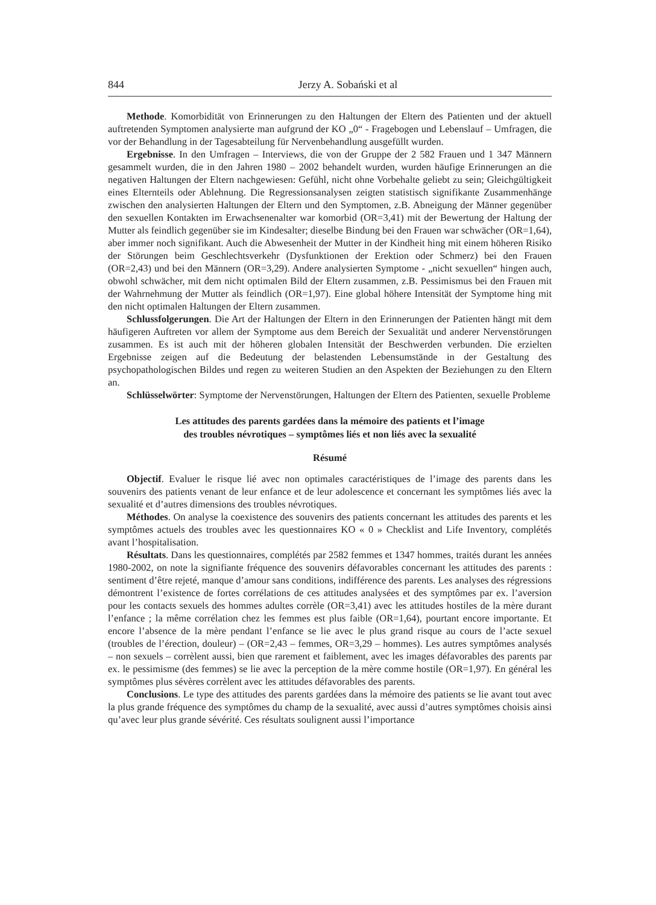844 Jerzy A. Sobański et al
Methode. Komorbidität von Erinnerungen zu den Haltungen der Eltern des Patienten und der aktuell auftretenden Symptomen analysierte man aufgrund der KO „0“ - Fragebogen und Lebenslauf – Umfragen, die vor der Behandlung in der Tagesabteilung für Nervenbehandlung ausgefüllt wurden.
Ergebnisse. In den Umfragen – Interviews, die von der Gruppe der 2 582 Frauen und 1 347 Männern gesammelt wurden, die in den Jahren 1980 – 2002 behandelt wurden, wurden häufige Erinnerungen an die negativen Haltungen der Eltern nachgewiesen: Gefühl, nicht ohne Vorbehalte geliebt zu sein; Gleichgültigkeit eines Elternteils oder Ablehnung. Die Regressionsanalysen zeigten statistisch signifikante Zusammenhänge zwischen den analysierten Haltungen der Eltern und den Symptomen, z.B. Abneigung der Männer gegenüber den sexuellen Kontakten im Erwachsenenalter war komorbid (OR=3,41) mit der Bewertung der Haltung der Mutter als feindlich gegenüber sie im Kindesalter; dieselbe Bindung bei den Frauen war schwächer (OR=1,64), aber immer noch signifikant. Auch die Abwesenheit der Mutter in der Kindheit hing mit einem höheren Risiko der Störungen beim Geschlechtsverkehr (Dysfunktionen der Erektion oder Schmerz) bei den Frauen (OR=2,43) und bei den Männern (OR=3,29). Andere analysierten Symptome - „nicht sexuellen“ hingen auch, obwohl schwächer, mit dem nicht optimalen Bild der Eltern zusammen, z.B. Pessimismus bei den Frauen mit der Wahrnehmung der Mutter als feindlich (OR=1,97). Eine global höhere Intensität der Symptome hing mit den nicht optimalen Haltungen der Eltern zusammen.
Schlussfolgerungen. Die Art der Haltungen der Eltern in den Erinnerungen der Patienten hängt mit dem häufigeren Auftreten vor allem der Symptome aus dem Bereich der Sexualität und anderer Nervenstörungen zusammen. Es ist auch mit der höheren globalen Intensität der Beschwerden verbunden. Die erzielten Ergebnisse zeigen auf die Bedeutung der belastenden Lebensumstände in der Gestaltung des psychopathologischen Bildes und regen zu weiteren Studien an den Aspekten der Beziehungen zu den Eltern an.
Schlüsselwörter: Symptome der Nervenstörungen, Haltungen der Eltern des Patienten, sexuelle Probleme
Les attitudes des parents gardées dans la mémoire des patients et l’image
des troubles névrotiques – symptômes liés et non liés avec la sexualité
Résumé
Objectif. Evaluer le risque lié avec non optimales caractéristiques de l’image des parents dans les souvenirs des patients venant de leur enfance et de leur adolescence et concernant les symptômes liés avec la sexualité et d’autres dimensions des troubles névrotiques.
Méthodes. On analyse la coexistence des souvenirs des patients concernant les attitudes des parents et les symptômes actuels des troubles avec les questionnaires KO « 0 » Checklist and Life Inventory, complétés avant l’hospitalisation.
Résultats. Dans les questionnaires, complétés par 2582 femmes et 1347 hommes, traités durant les années 1980-2002, on note la signifiante fréquence des souvenirs défavorables concernant les attitudes des parents : sentiment d’être rejeté, manque d’amour sans conditions, indifférence des parents. Les analyses des régressions démontrent l’existence de fortes corrélations de ces attitudes analysées et des symptômes par ex. l’aversion pour les contacts sexuels des hommes adultes corrèle (OR=3,41) avec les attitudes hostiles de la mère durant l’enfance ; la même corrélation chez les femmes est plus faible (OR=1,64), pourtant encore importante. Et encore l’absence de la mère pendant l’enfance se lie avec le plus grand risque au cours de l’acte sexuel (troubles de l’érection, douleur) – (OR=2,43 – femmes, OR=3,29 – hommes). Les autres symptômes analysés – non sexuels – corrèlent aussi, bien que rarement et faiblement, avec les images défavorables des parents par ex. le pessimisme (des femmes) se lie avec la perception de la mère comme hostile (OR=1,97). En général les symptômes plus sévères corrèlent avec les attitudes défavorables des parents.
Conclusions. Le type des attitudes des parents gardées dans la mémoire des patients se lie avant tout avec la plus grande fréquence des symptômes du champ de la sexualité, avec aussi d’autres symptômes choisis ainsi qu’avec leur plus grande sévérité. Ces résultats soulignent aussi l’importance